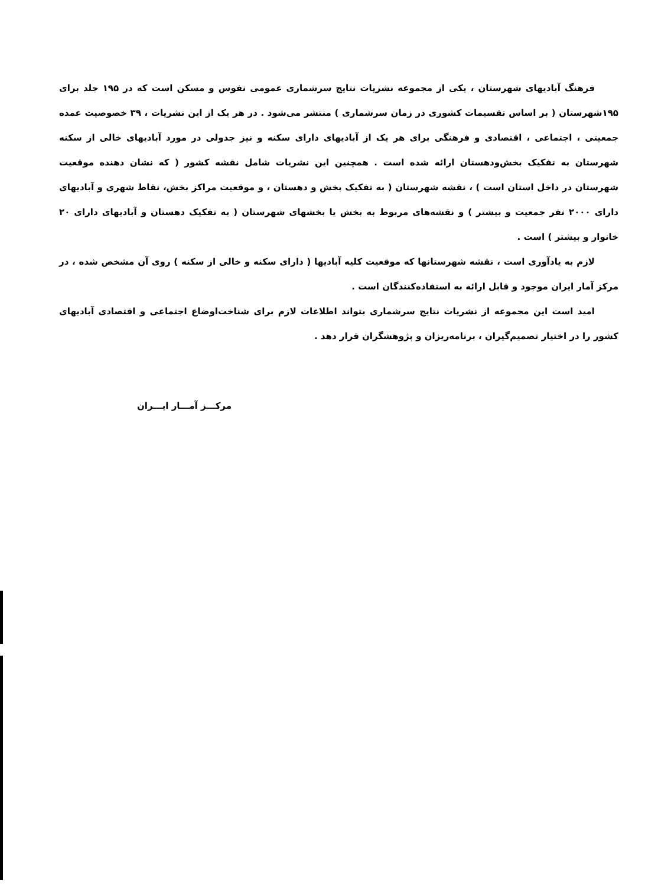فرهنگ آبادیهای شهرستان ، یکی از مجموعه نشریات نتایج سرشماری عمومی نفوس و مسکن است که در ۱۹۵ جلد برای ۱۹۵شهرستان ( بر اساس تقسیمات کشوری در زمان سرشماری ) منتشر می‌شود . در هر یک از این نشریات ، ۳۹ خصوصیت عمده جمعیتی ، اجتماعی ، اقتصادی و فرهنگی برای هر یک از آبادیهای دارای سکنه و نیز جدولی در مورد آبادیهای خالی از سکنه شهرستان به تفکیک بخش‌ودهستان ارائه شده است . همچنین این نشریات شامل نقشه کشور ( که نشان دهنده موقعیت شهرستان در داخل استان است ) ، نقشه شهرستان ( به تفکیک بخش و دهستان ، و موقعیت مراکز بخش، نقاط شهری و آبادیهای دارای ۲۰۰۰ نفر جمعیت و بیشتر ) و نقشه‌های مربوط به بخش یا بخشهای شهرستان ( به تفکیک دهستان و آبادیهای دارای ۲۰ خانوار و بیشتر ) است .
لازم به یادآوری است ، نقشه شهرستانها که موقعیت کلیه آبادیها ( دارای سکنه و خالی از سکنه ) روی آن مشخص شده ، در مرکز آمار ایران موجود و قابل ارائه به استفاده‌کنندگان است .
امید است این مجموعه از نشریات نتایج سرشماری بتواند اطلاعات لازم برای شناخت‌اوضاع اجتماعی و اقتصادی آبادیهای کشور را در اختیار تصمیم‌گیران ، برنامه‌ریزان و پژوهشگران قرار دهد .
مرکـــز آمـــار ایـــران